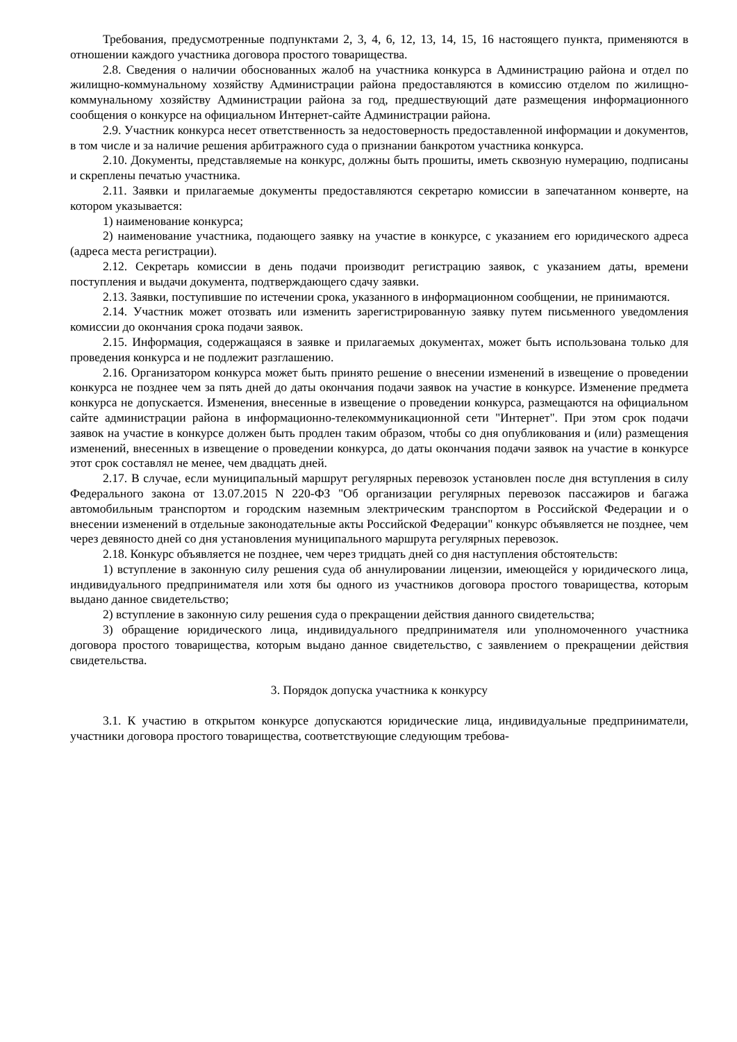Требования, предусмотренные подпунктами 2, 3, 4, 6, 12, 13, 14, 15, 16 настоящего пункта, применяются в отношении каждого участника договора простого товарищества.
2.8. Сведения о наличии обоснованных жалоб на участника конкурса в Администрацию района и отдел по жилищно-коммунальному хозяйству Администрации района предоставляются в комиссию отделом по жилищно-коммунальному хозяйству Администрации района за год, предшествующий дате размещения информационного сообщения о конкурсе на официальном Интернет-сайте Администрации района.
2.9. Участник конкурса несет ответственность за недостоверность предоставленной информации и документов, в том числе и за наличие решения арбитражного суда о признании банкротом участника конкурса.
2.10. Документы, представляемые на конкурс, должны быть прошиты, иметь сквозную нумерацию, подписаны и скреплены печатью участника.
2.11. Заявки и прилагаемые документы предоставляются секретарю комиссии в запечатанном конверте, на котором указывается:
1) наименование конкурса;
2) наименование участника, подающего заявку на участие в конкурсе, с указанием его юридического адреса (адреса места регистрации).
2.12. Секретарь комиссии в день подачи производит регистрацию заявок, с указанием даты, времени поступления и выдачи документа, подтверждающего сдачу заявки.
2.13. Заявки, поступившие по истечении срока, указанного в информационном сообщении, не принимаются.
2.14. Участник может отозвать или изменить зарегистрированную заявку путем письменного уведомления комиссии до окончания срока подачи заявок.
2.15. Информация, содержащаяся в заявке и прилагаемых документах, может быть использована только для проведения конкурса и не подлежит разглашению.
2.16. Организатором конкурса может быть принято решение о внесении изменений в извещение о проведении конкурса не позднее чем за пять дней до даты окончания подачи заявок на участие в конкурсе. Изменение предмета конкурса не допускается. Изменения, внесенные в извещение о проведении конкурса, размещаются на официальном сайте администрации района в информационно-телекоммуникационной сети "Интернет". При этом срок подачи заявок на участие в конкурсе должен быть продлен таким образом, чтобы со дня опубликования и (или) размещения изменений, внесенных в извещение о проведении конкурса, до даты окончания подачи заявок на участие в конкурсе этот срок составлял не менее, чем двадцать дней.
2.17. В случае, если муниципальный маршрут регулярных перевозок установлен после дня вступления в силу Федерального закона от 13.07.2015 N 220-ФЗ "Об организации регулярных перевозок пассажиров и багажа автомобильным транспортом и городским наземным электрическим транспортом в Российской Федерации и о внесении изменений в отдельные законодательные акты Российской Федерации" конкурс объявляется не позднее, чем через девяносто дней со дня установления муниципального маршрута регулярных перевозок.
2.18. Конкурс объявляется не позднее, чем через тридцать дней со дня наступления обстоятельств:
1) вступление в законную силу решения суда об аннулировании лицензии, имеющейся у юридического лица, индивидуального предпринимателя или хотя бы одного из участников договора простого товарищества, которым выдано данное свидетельство;
2) вступление в законную силу решения суда о прекращении действия данного свидетельства;
3) обращение юридического лица, индивидуального предпринимателя или уполномоченного участника договора простого товарищества, которым выдано данное свидетельство, с заявлением о прекращении действия свидетельства.
3. Порядок допуска участника к конкурсу
3.1. К участию в открытом конкурсе допускаются юридические лица, индивидуальные предприниматели, участники договора простого товарищества, соответствующие следующим требова-